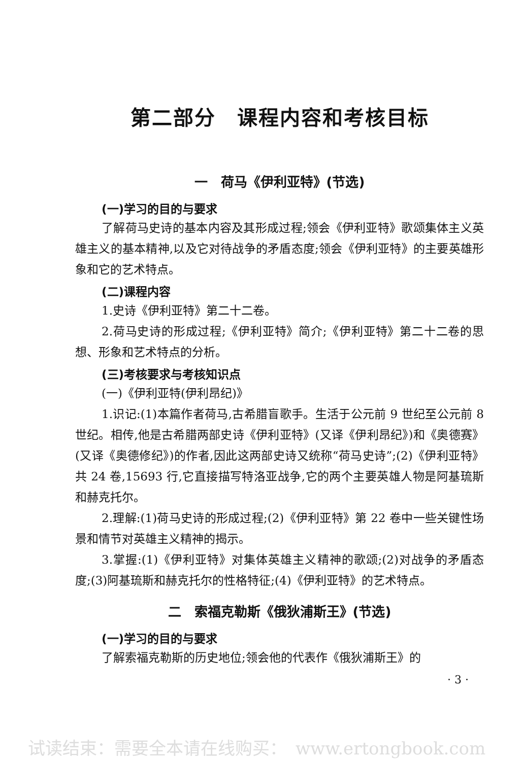第二部分　课程内容和考核目标
一　荷马《伊利亚特》(节选)
(一)学习的目的与要求
了解荷马史诗的基本内容及其形成过程;领会《伊利亚特》歌颂集体主义英雄主义的基本精神,以及它对待战争的矛盾态度;领会《伊利亚特》的主要英雄形象和它的艺术特点。
(二)课程内容
1.史诗《伊利亚特》第二十二卷。
2.荷马史诗的形成过程;《伊利亚特》简介;《伊利亚特》第二十二卷的思想、形象和艺术特点的分析。
(三)考核要求与考核知识点
(一)《伊利亚特(伊利昂纪)》
1.识记:(1)本篇作者荷马,古希腊盲歌手。生活于公元前 9 世纪至公元前 8 世纪。相传,他是古希腊两部史诗《伊利亚特》(又译《伊利昂纪》)和《奥德赛》(又译《奥德修纪》)的作者,因此这两部史诗又统称“荷马史诗”;(2)《伊利亚特》共 24 卷,15693 行,它直接描写特洛亚战争,它的两个主要英雄人物是阿基琉斯和赫克托尔。
2.理解:(1)荷马史诗的形成过程;(2)《伊利亚特》第 22 卷中一些关键性场景和情节对英雄主义精神的揭示。
3.掌握:(1)《伊利亚特》对集体英雄主义精神的歌颂;(2)对战争的矛盾态度;(3)阿基琉斯和赫克托尔的性格特征;(4)《伊利亚特》的艺术特点。
二　索福克勒斯《俄狄浦斯王》(节选)
(一)学习的目的与要求
了解索福克勒斯的历史地位;领会他的代表作《俄狄浦斯王》的
· 3 ·
试读结束：需要全本请在线购买：　www.ertongbook.com